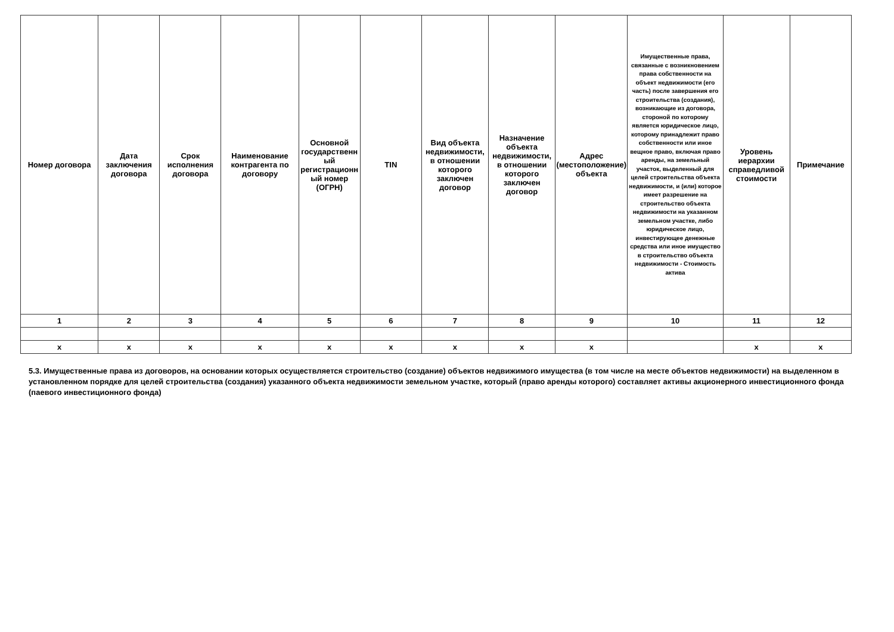| Номер договора | Дата заключения договора | Срок исполнения договора | Наименование контрагента по договору | Основной государственный регистрационный номер (ОГРН) | TIN | Вид объекта недвижимости, в отношении которого заключен договор | Назначение объекта недвижимости, в отношении которого заключен договор | Адрес (местоположение) объекта | Имущественные права, связанные с возникновением права собственности на объект недвижимости (его часть) после завершения его строительства (создания), возникающие из договора, стороной по которому является юридическое лицо, которому принадлежит право собственности или иное вещное право, включая право аренды, на земельный участок, выделенный для целей строительства объекта недвижимости, и (или) которое имеет разрешение на строительство объекта недвижимости на указанном земельном участке, либо юридическое лицо, инвестирующее денежные средства или иное имущество в строительство объекта недвижимости - Стоимость актива | Уровень иерархии справедливой стоимости | Примечание |
| --- | --- | --- | --- | --- | --- | --- | --- | --- | --- | --- | --- |
| 1 | 2 | 3 | 4 | 5 | 6 | 7 | 8 | 9 | 10 | 11 | 12 |
| x | x | x | x | x | x | x | x | x | | x | x |
5.3. Имущественные права из договоров, на основании которых осуществляется строительство (создание) объектов недвижимого имущества (в том числе на месте объектов недвижимости) на выделенном в установленном порядке для целей строительства (создания) указанного объекта недвижимости земельном участке, который (право аренды которого) составляет активы акционерного инвестиционного фонда (паевого инвестиционного фонда)